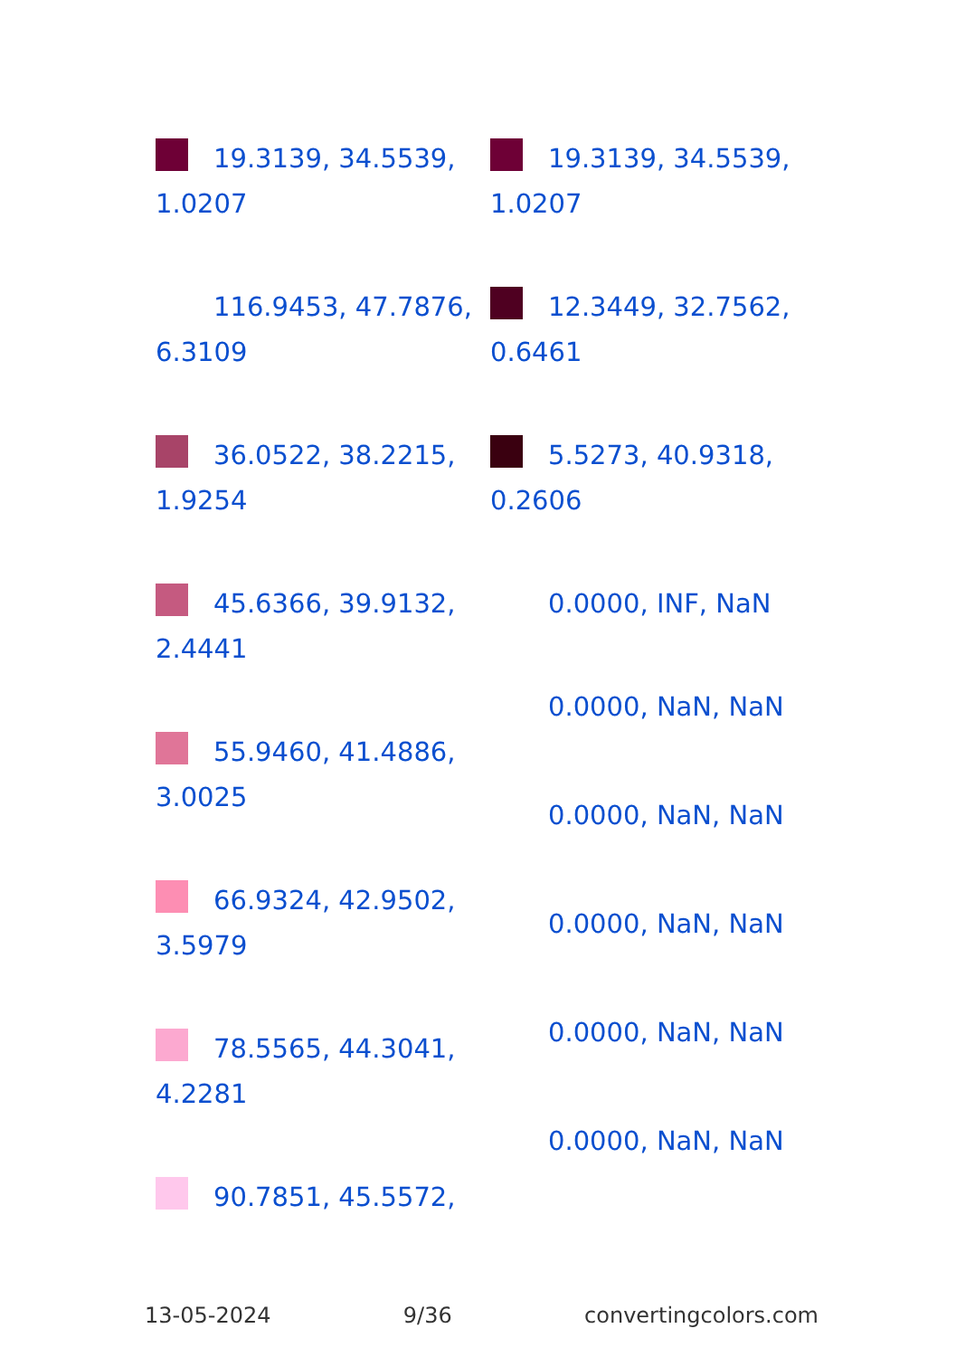19.3139, 34.5539, 1.0207
116.9453, 47.7876, 6.3109
36.0522, 38.2215, 1.9254
45.6366, 39.9132, 2.4441
55.9460, 41.4886, 3.0025
66.9324, 42.9502, 3.5979
78.5565, 44.3041, 4.2281
90.7851, 45.5572,
19.3139, 34.5539, 1.0207
12.3449, 32.7562, 0.6461
5.5273, 40.9318, 0.2606
0.0000, INF, NaN
0.0000, NaN, NaN
0.0000, NaN, NaN
0.0000, NaN, NaN
0.0000, NaN, NaN
0.0000, NaN, NaN
13-05-2024 9/36 convertingcolors.com